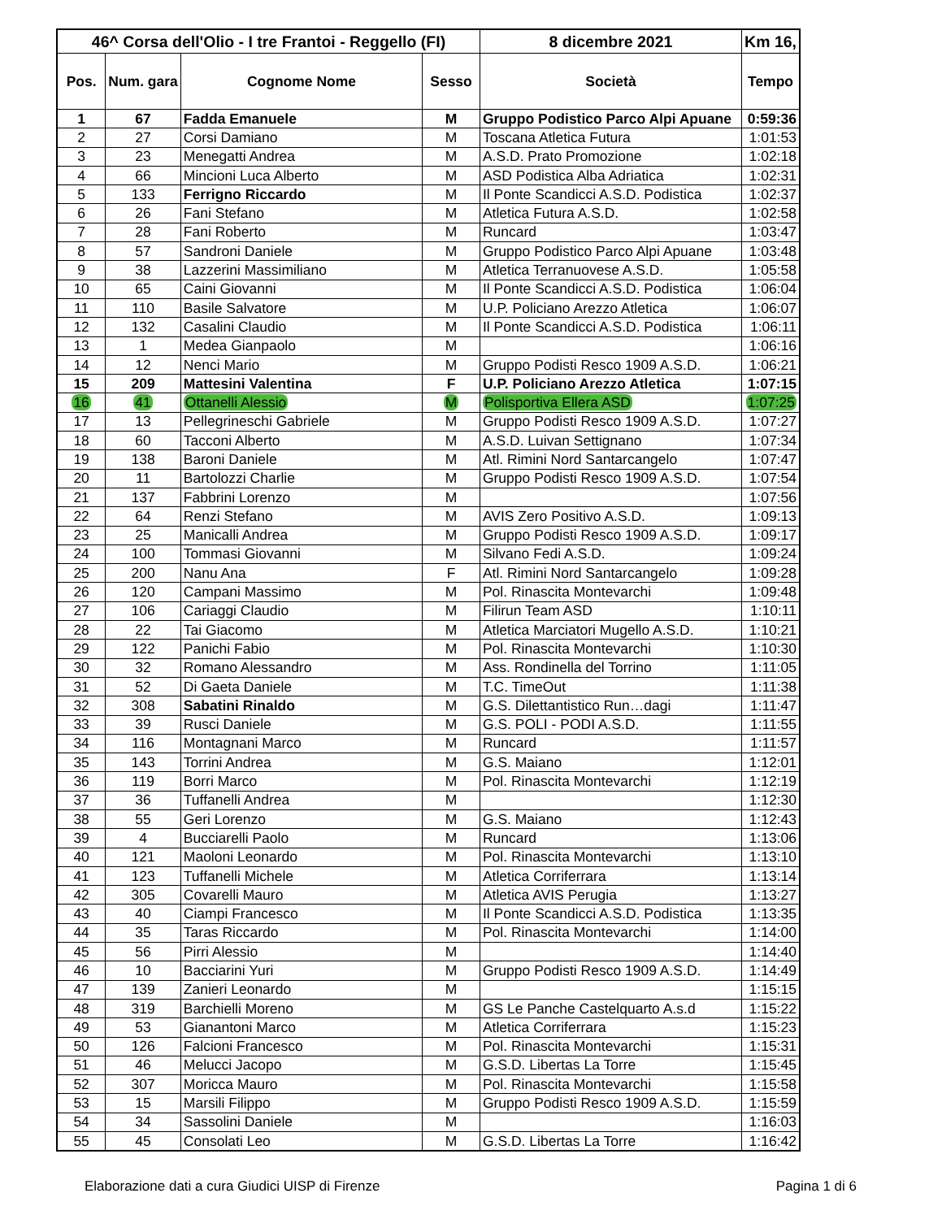| 46^ Corsa dell'Olio - I tre Frantoi - Reggello (FI) | | | | 8 dicembre 2021 | Km 16, |
| --- | --- | --- | --- | --- | --- |
| Pos. | Num. gara | Cognome Nome | Sesso | Società | Tempo |
| 1 | 67 | Fadda Emanuele | M | Gruppo Podistico Parco Alpi Apuane | 0:59:36 |
| 2 | 27 | Corsi Damiano | M | Toscana Atletica Futura | 1:01:53 |
| 3 | 23 | Menegatti Andrea | M | A.S.D. Prato Promozione | 1:02:18 |
| 4 | 66 | Mincioni Luca Alberto | M | ASD Podistica Alba Adriatica | 1:02:31 |
| 5 | 133 | Ferrigno Riccardo | M | Il Ponte Scandicci A.S.D. Podistica | 1:02:37 |
| 6 | 26 | Fani Stefano | M | Atletica Futura A.S.D. | 1:02:58 |
| 7 | 28 | Fani Roberto | M | Runcard | 1:03:47 |
| 8 | 57 | Sandroni Daniele | M | Gruppo Podistico Parco Alpi Apuane | 1:03:48 |
| 9 | 38 | Lazzerini Massimiliano | M | Atletica Terranuovese A.S.D. | 1:05:58 |
| 10 | 65 | Caini Giovanni | M | Il Ponte Scandicci A.S.D. Podistica | 1:06:04 |
| 11 | 110 | Basile Salvatore | M | U.P. Policiano Arezzo Atletica | 1:06:07 |
| 12 | 132 | Casalini Claudio | M | Il Ponte Scandicci A.S.D. Podistica | 1:06:11 |
| 13 | 1 | Medea Gianpaolo | M | | 1:06:16 |
| 14 | 12 | Nenci Mario | M | Gruppo Podisti Resco 1909 A.S.D. | 1:06:21 |
| 15 | 209 | Mattesini Valentina | F | U.P. Policiano Arezzo Atletica | 1:07:15 |
| 16 | 41 | Ottanelli Alessio | M | Polisportiva Ellera ASD | 1:07:25 |
| 17 | 13 | Pellegrineschi Gabriele | M | Gruppo Podisti Resco 1909 A.S.D. | 1:07:27 |
| 18 | 60 | Tacconi Alberto | M | A.S.D. Luivan Settignano | 1:07:34 |
| 19 | 138 | Baroni Daniele | M | Atl. Rimini Nord Santarcangelo | 1:07:47 |
| 20 | 11 | Bartolozzi Charlie | M | Gruppo Podisti Resco 1909 A.S.D. | 1:07:54 |
| 21 | 137 | Fabbrini Lorenzo | M | | 1:07:56 |
| 22 | 64 | Renzi Stefano | M | AVIS Zero Positivo A.S.D. | 1:09:13 |
| 23 | 25 | Manicalli Andrea | M | Gruppo Podisti Resco 1909 A.S.D. | 1:09:17 |
| 24 | 100 | Tommasi Giovanni | M | Silvano Fedi A.S.D. | 1:09:24 |
| 25 | 200 | Nanu Ana | F | Atl. Rimini Nord Santarcangelo | 1:09:28 |
| 26 | 120 | Campani Massimo | M | Pol. Rinascita Montevarchi | 1:09:48 |
| 27 | 106 | Cariaggi Claudio | M | Filirun Team ASD | 1:10:11 |
| 28 | 22 | Tai Giacomo | M | Atletica Marciatori Mugello A.S.D. | 1:10:21 |
| 29 | 122 | Panichi Fabio | M | Pol. Rinascita Montevarchi | 1:10:30 |
| 30 | 32 | Romano Alessandro | M | Ass. Rondinella del Torrino | 1:11:05 |
| 31 | 52 | Di Gaeta Daniele | M | T.C. TimeOut | 1:11:38 |
| 32 | 308 | Sabatini Rinaldo | M | G.S. Dilettantistico Run…dagi | 1:11:47 |
| 33 | 39 | Rusci Daniele | M | G.S. POLI - PODI A.S.D. | 1:11:55 |
| 34 | 116 | Montagnani Marco | M | Runcard | 1:11:57 |
| 35 | 143 | Torrini Andrea | M | G.S. Maiano | 1:12:01 |
| 36 | 119 | Borri Marco | M | Pol. Rinascita Montevarchi | 1:12:19 |
| 37 | 36 | Tuffanelli Andrea | M | | 1:12:30 |
| 38 | 55 | Geri Lorenzo | M | G.S. Maiano | 1:12:43 |
| 39 | 4 | Bucciarelli Paolo | M | Runcard | 1:13:06 |
| 40 | 121 | Maoloni Leonardo | M | Pol. Rinascita Montevarchi | 1:13:10 |
| 41 | 123 | Tuffanelli Michele | M | Atletica Corriferrara | 1:13:14 |
| 42 | 305 | Covarelli Mauro | M | Atletica AVIS Perugia | 1:13:27 |
| 43 | 40 | Ciampi Francesco | M | Il Ponte Scandicci A.S.D. Podistica | 1:13:35 |
| 44 | 35 | Taras Riccardo | M | Pol. Rinascita Montevarchi | 1:14:00 |
| 45 | 56 | Pirri Alessio | M | | 1:14:40 |
| 46 | 10 | Bacciarini Yuri | M | Gruppo Podisti Resco 1909 A.S.D. | 1:14:49 |
| 47 | 139 | Zanieri Leonardo | M | | 1:15:15 |
| 48 | 319 | Barchielli Moreno | M | GS Le Panche Castelquarto A.s.d | 1:15:22 |
| 49 | 53 | Gianantoni Marco | M | Atletica Corriferrara | 1:15:23 |
| 50 | 126 | Falcioni Francesco | M | Pol. Rinascita Montevarchi | 1:15:31 |
| 51 | 46 | Melucci Jacopo | M | G.S.D. Libertas La Torre | 1:15:45 |
| 52 | 307 | Moricca Mauro | M | Pol. Rinascita Montevarchi | 1:15:58 |
| 53 | 15 | Marsili Filippo | M | Gruppo Podisti Resco 1909 A.S.D. | 1:15:59 |
| 54 | 34 | Sassolini Daniele | M | | 1:16:03 |
| 55 | 45 | Consolati Leo | M | G.S.D. Libertas La Torre | 1:16:42 |
Elaborazione dati a cura Giudici UISP di Firenze Pagina 1 di 6